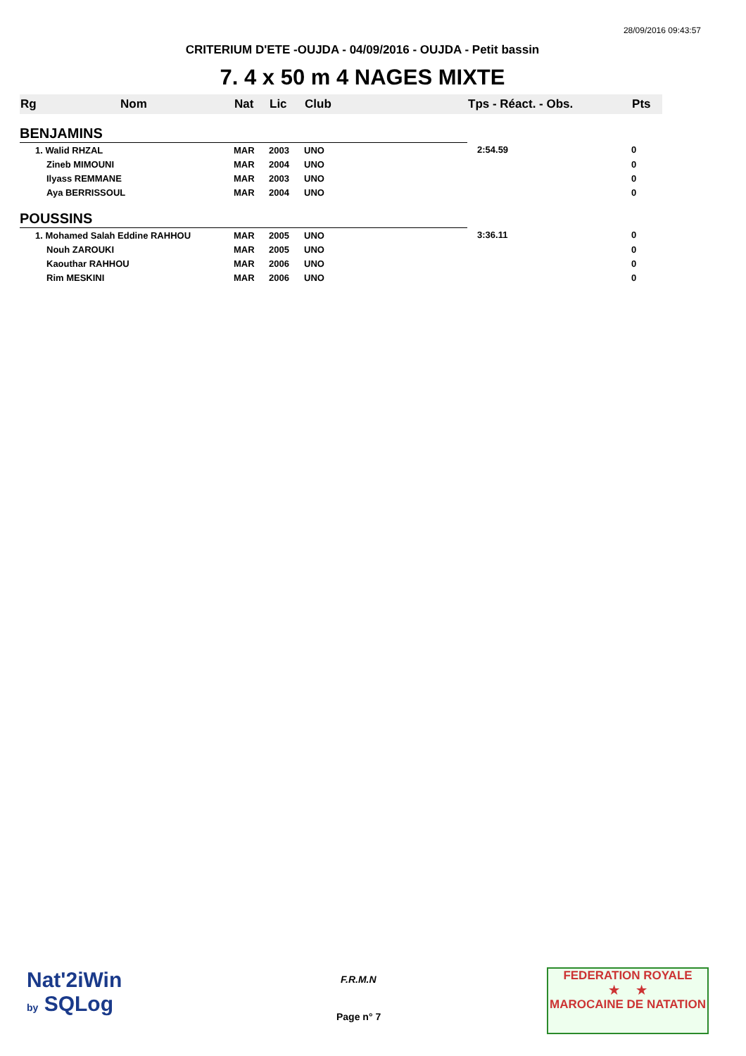28/09/2016 09:43:57
CRITERIUM D'ETE -OUJDA - 04/09/2016 - OUJDA - Petit bassin
7. 4 x 50 m 4 NAGES MIXTE
| Rg | Nom | Nat | Lic | Club | Tps - Réact. - Obs. | Pts |
| --- | --- | --- | --- | --- | --- | --- |
| BENJAMINS | | | | | | |
| 1. Walid RHZAL | | MAR | 2003 | UNO | 2:54.59 | 0 |
| Zineb MIMOUNI | | MAR | 2004 | UNO | | 0 |
| Ilyass REMMANE | | MAR | 2003 | UNO | | 0 |
| Aya BERRISSOUL | | MAR | 2004 | UNO | | 0 |
| POUSSINS | | | | | | |
| 1. Mohamed Salah Eddine RAHHOU | | MAR | 2005 | UNO | 3:36.11 | 0 |
| Nouh ZAROUKI | | MAR | 2005 | UNO | | 0 |
| Kaouthar RAHHOU | | MAR | 2006 | UNO | | 0 |
| Rim MESKINI | | MAR | 2006 | UNO | | 0 |
Nat'2iWin
by SQLog
F.R.M.N
Page n° 7
FEDERATION ROYALE
★ ★
MAROCAINE DE NATATION